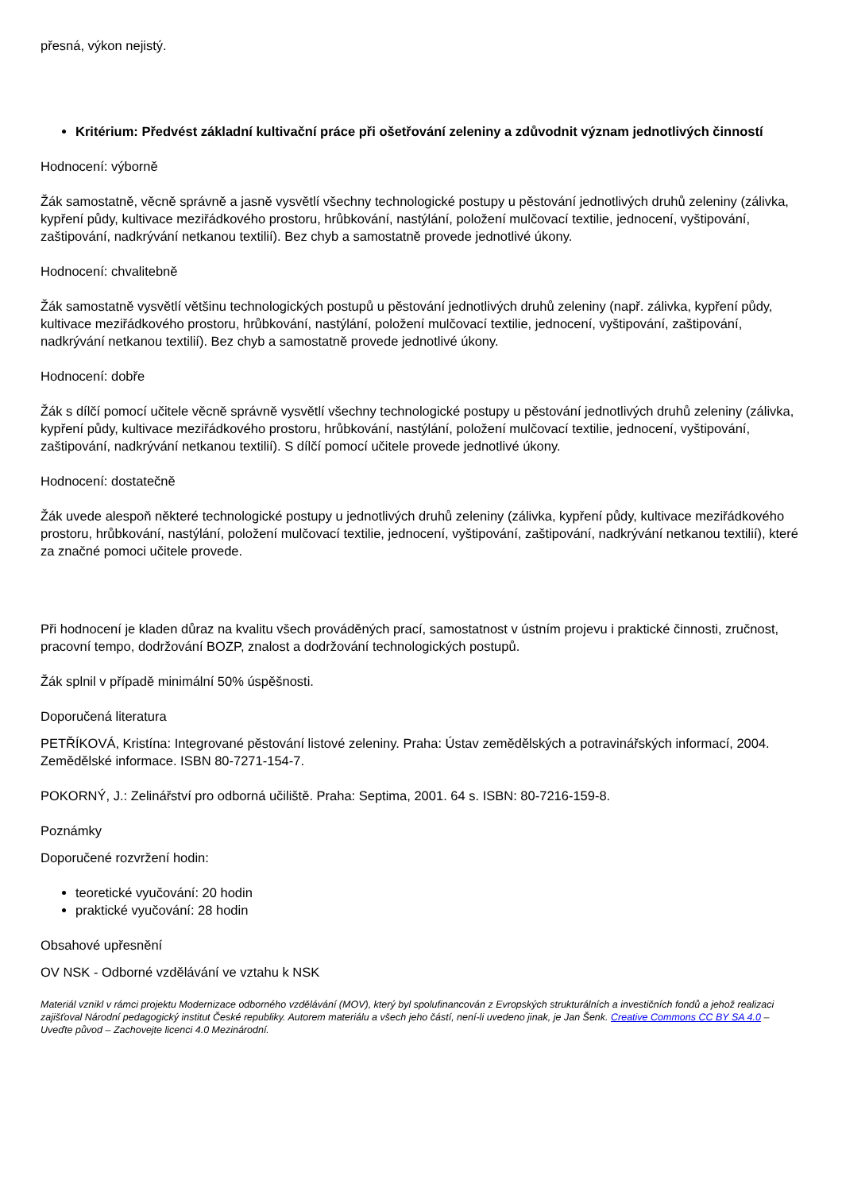přesná, výkon nejistý.
Kritérium: Předvést základní kultivační práce při ošetřování zeleniny a zdůvodnit význam jednotlivých činností
Hodnocení: výborně
Žák samostatně, věcně správně a jasně vysvětlí všechny technologické postupy u pěstování jednotlivých druhů zeleniny (zálivka, kypření půdy, kultivace meziřádkového prostoru, hrůbkování, nastýlání, položení mulčovací textilie, jednocení, vyštipování, zaštipování, nadkrývání netkanou textilií). Bez chyb a samostatně provede jednotlivé úkony.
Hodnocení: chvalitebně
Žák samostatně vysvětlí většinu technologických postupů u pěstování jednotlivých druhů zeleniny (např. zálivka, kypření půdy, kultivace meziřádkového prostoru, hrůbkování, nastýlání, položení mulčovací textilie, jednocení, vyštipování, zaštipování, nadkrývání netkanou textilií). Bez chyb a samostatně provede jednotlivé úkony.
Hodnocení: dobře
Žák s dílčí pomocí učitele věcně správně vysvětlí všechny technologické postupy u pěstování jednotlivých druhů zeleniny (zálivka, kypření půdy, kultivace meziřádkového prostoru, hrůbkování, nastýlání, položení mulčovací textilie, jednocení, vyštipování, zaštipování, nadkrývání netkanou textilií). S dílčí pomocí učitele provede jednotlivé úkony.
Hodnocení: dostatečně
Žák uvede alespoň některé technologické postupy u jednotlivých druhů zeleniny (zálivka, kypření půdy, kultivace meziřádkového prostoru, hrůbkování, nastýlání, položení mulčovací textilie, jednocení, vyštipování, zaštipování, nadkrývání netkanou textilií), které za značné pomoci učitele provede.
Při hodnocení je kladen důraz na kvalitu všech prováděných prací, samostatnost v ústním projevu i praktické činnosti, zručnost, pracovní tempo, dodržování BOZP, znalost a dodržování technologických postupů.
Žák splnil v případě minimální 50% úspěšnosti.
Doporučená literatura
PETŘÍKOVÁ, Kristína: Integrované pěstování listové zeleniny. Praha: Ústav zemědělských a potravinářských informací, 2004. Zemědělské informace. ISBN 80-7271-154-7.
POKORNÝ, J.: Zelinářství pro odborná učiliště. Praha: Septima, 2001. 64 s. ISBN: 80-7216-159-8.
Poznámky
Doporučené rozvržení hodin:
teoretické vyučování: 20 hodin
praktické vyučování: 28 hodin
Obsahové upřesnění
OV NSK - Odborné vzdělávání ve vztahu k NSK
Materiál vznikl v rámci projektu Modernizace odborného vzdělávání (MOV), který byl spolufinancován z Evropských strukturálních a investičních fondů a jehož realizaci zajišťoval Národní pedagogický institut České republiky. Autorem materiálu a všech jeho částí, není-li uvedeno jinak, je Jan Šenk. Creative Commons CC BY SA 4.0 – Uveďte původ – Zachovejte licenci 4.0 Mezinárodní.